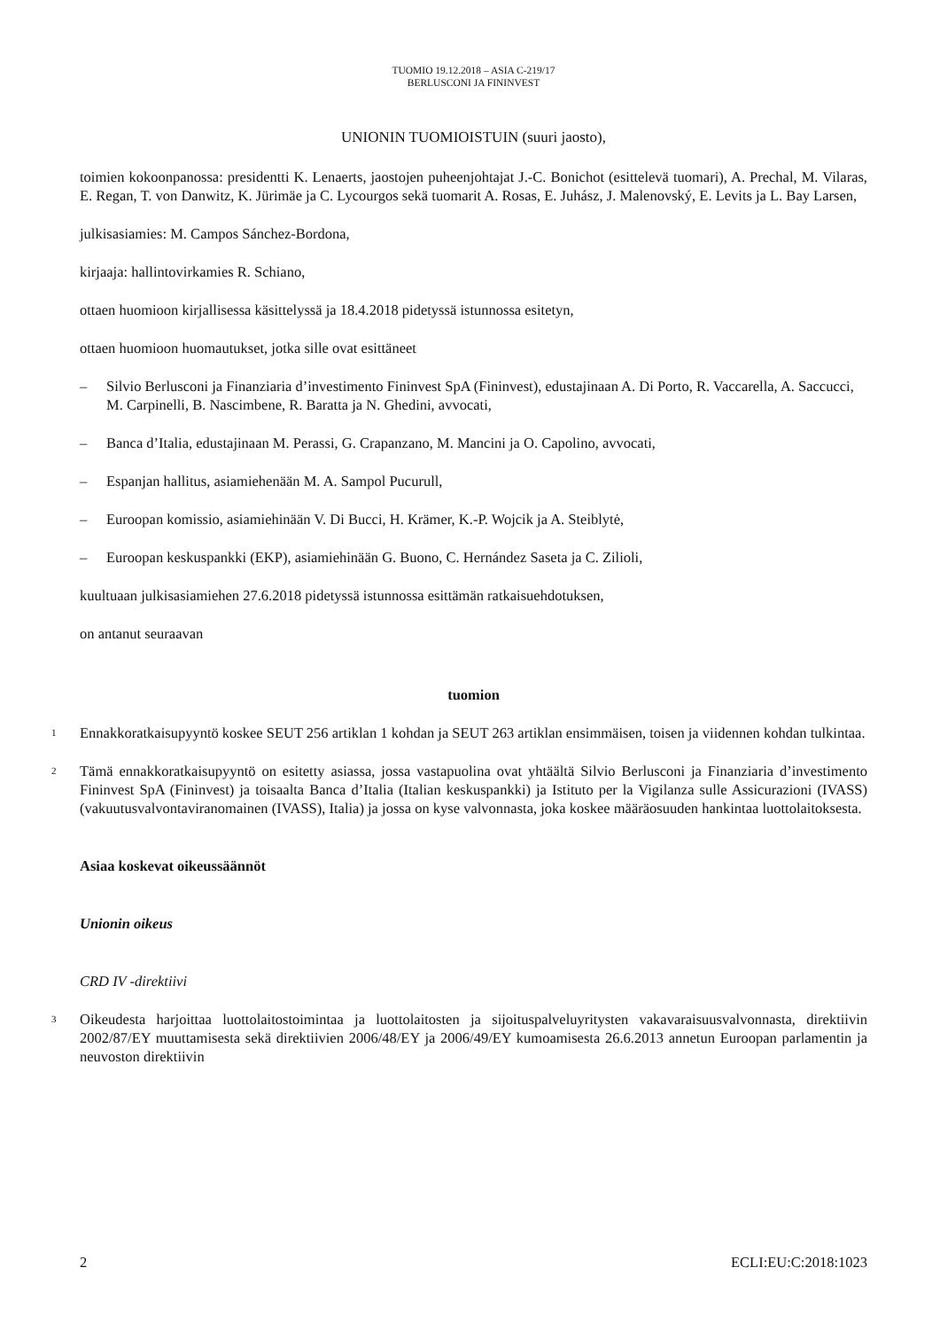TUOMIO 19.12.2018 – ASIA C-219/17
BERLUSCONI JA FININVEST
UNIONIN TUOMIOISTUIN (suuri jaosto),
toimien kokoonpanossa: presidentti K. Lenaerts, jaostojen puheenjohtajat J.-C. Bonichot (esittelevä tuomari), A. Prechal, M. Vilaras, E. Regan, T. von Danwitz, K. Jürimäe ja C. Lycourgos sekä tuomarit A. Rosas, E. Juhász, J. Malenovský, E. Levits ja L. Bay Larsen,
julkisasiamies: M. Campos Sánchez-Bordona,
kirjaaja: hallintovirkamies R. Schiano,
ottaen huomioon kirjallisessa käsittelyssä ja 18.4.2018 pidetyssä istunnossa esitetyn,
ottaen huomioon huomautukset, jotka sille ovat esittäneet
– Silvio Berlusconi ja Finanziaria d’investimento Fininvest SpA (Fininvest), edustajinaan A. Di Porto, R. Vaccarella, A. Saccucci, M. Carpinelli, B. Nascimbene, R. Baratta ja N. Ghedini, avvocati,
– Banca d’Italia, edustajinaan M. Perassi, G. Crapanzano, M. Mancini ja O. Capolino, avvocati,
– Espanjan hallitus, asiamiehenään M. A. Sampol Pucurull,
– Euroopan komissio, asiamiehinään V. Di Bucci, H. Krämer, K.-P. Wojcik ja A. Steiblytė,
– Euroopan keskuspankki (EKP), asiamiehinään G. Buono, C. Hernández Saseta ja C. Zilioli,
kuultuaan julkisasiamiehen 27.6.2018 pidetyssä istunnossa esittämän ratkaisuehdotuksen,
on antanut seuraavan
tuomion
1 Ennakkoratkaisupyyntö koskee SEUT 256 artiklan 1 kohdan ja SEUT 263 artiklan ensimmäisen, toisen ja viidennen kohdan tulkintaa.
2 Tämä ennakkoratkaisupyyntö on esitetty asiassa, jossa vastapuolina ovat yhtäältä Silvio Berlusconi ja Finanziaria d’investimento Fininvest SpA (Fininvest) ja toisaalta Banca d’Italia (Italian keskuspankki) ja Istituto per la Vigilanza sulle Assicurazioni (IVASS) (vakuutusvalvontaviranomainen (IVASS), Italia) ja jossa on kyse valvonnasta, joka koskee määräosuuden hankintaa luottolaitoksesta.
Asiaa koskevat oikeussäännöt
Unionin oikeus
CRD IV -direktiivi
3 Oikeudesta harjoittaa luottolaitostoimintaa ja luottolaitosten ja sijoituspalveluyritysten vakavaraisuusvalvonnasta, direktiivin 2002/87/EY muuttamisesta sekä direktiivien 2006/48/EY ja 2006/49/EY kumoamisesta 26.6.2013 annetun Euroopan parlamentin ja neuvoston direktiivin
2 ECLI:EU:C:2018:1023